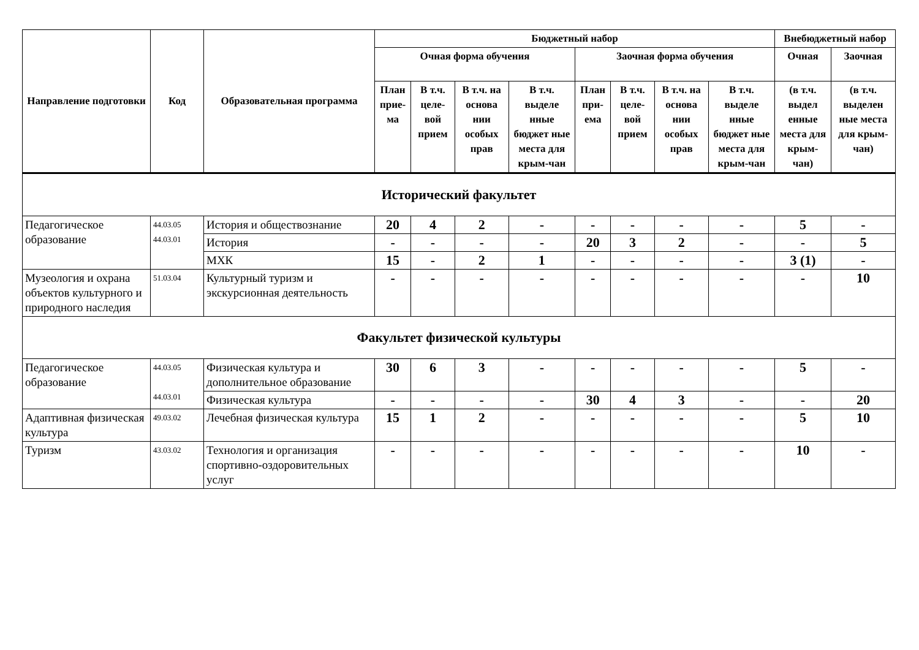| Направление подготовки | Код | Образовательная программа | Бюджетный набор | | | | | | | | Внебюджетный набор | |
| --- | --- | --- | --- | --- | --- | --- | --- | --- | --- | --- | --- | --- |
| | | | Очная форма обучения | | | | Заочная форма обучения | | | | Очная | Заочная |
| | | | План прие-ма | В т.ч. целе-вой прием | В т.ч. на основа нии особых прав | В т.ч. выделе нные бюджет ные места для крым-чан | План при-ема | В т.ч. целе-вой прием | В т.ч. на основа нии особых прав | В т.ч. выделе нные бюджет ные места для крым-чан | (в т.ч. выдел енные места для крым-чан) | (в т.ч. выделен ные места для крым-чан) |
| Исторический факультет | | | | | | | | | | | | |
| Педагогическое образование | 44.03.05 44.03.01 | История и обществознание | 20 | 4 | 2 | - | - | - | - | - | 5 | - |
| | | История | - | - | - | - | 20 | 3 | 2 | - | - | 5 |
| | | МХК | 15 | - | 2 | 1 | - | - | - | - | 3 (1) | - |
| Музеология и охрана объектов культурного и природного наследия | 51.03.04 | Культурный туризм и экскурсионная деятельность | - | - | - | - | - | - | - | - | - | 10 |
| Факультет физической культуры | | | | | | | | | | | | |
| Педагогическое образование | 44.03.05 44.03.01 | Физическая культура и дополнительное образование | 30 | 6 | 3 | - | - | - | - | - | 5 | - |
| | | Физическая культура | - | - | - | - | 30 | 4 | 3 | - | - | 20 |
| Адаптивная физическая культура | 49.03.02 | Лечебная физическая культура | 15 | 1 | 2 | - | - | - | - | - | 5 | 10 |
| Туризм | 43.03.02 | Технология и организация спортивно-оздоровительных услуг | - | - | - | - | - | - | - | - | 10 | - |